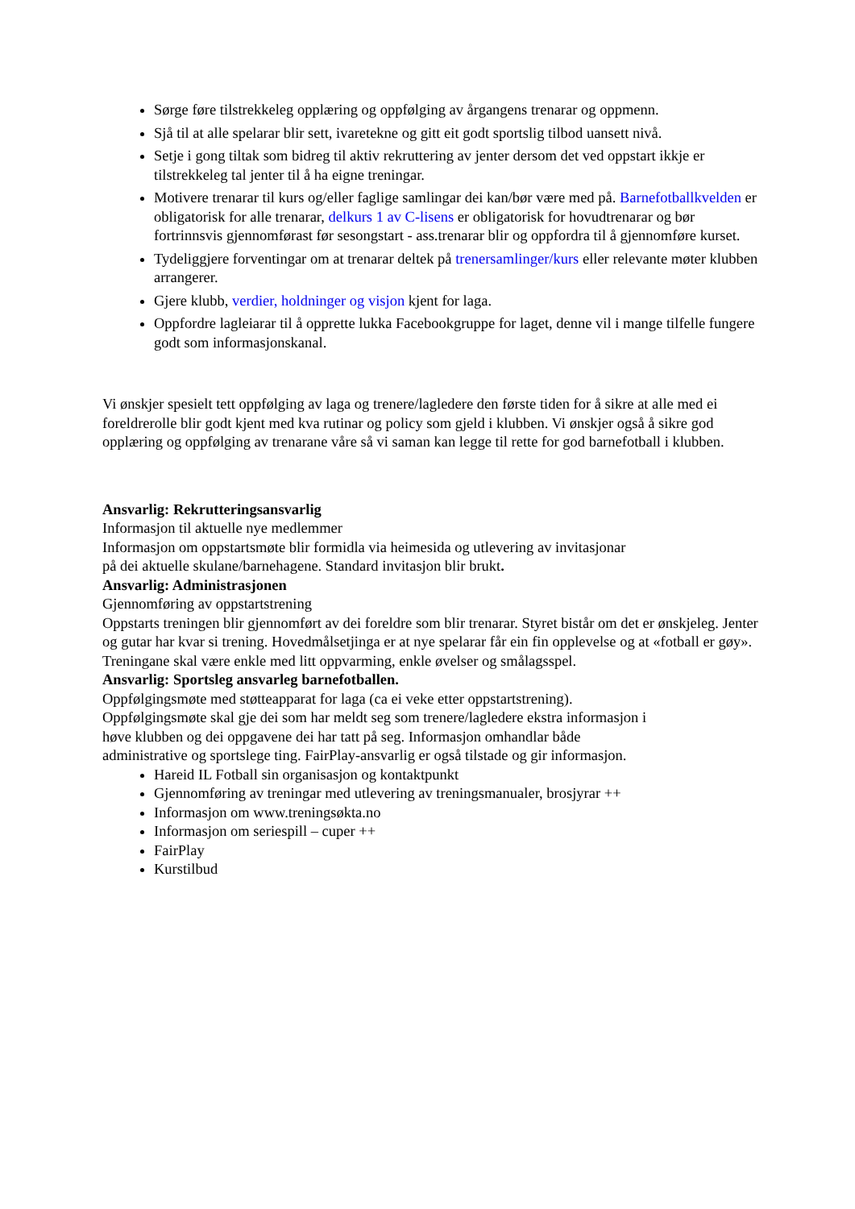Sørge føre tilstrekkeleg opplæring og oppfølging av årgangens trenarar og oppmenn.
Sjå til at alle spelarar blir sett, ivaretekne og gitt eit godt sportslig tilbod uansett nivå.
Setje i gong tiltak som bidreg til aktiv rekruttering av jenter dersom det ved oppstart ikkje er tilstrekkeleg tal jenter til å ha eigne treningar.
Motivere trenarar til kurs og/eller faglige samlingar dei kan/bør være med på. Barnefotballkvelden er obligatorisk for alle trenarar, delkurs 1 av C-lisens er obligatorisk for hovudtrenarar og bør fortrinnsvis gjennomførast før sesongstart - ass.trenarar blir og oppfordra til å gjennomføre kurset.
Tydeliggjere forventingar om at trenarar deltek på trenersamlinger/kurs eller relevante møter klubben arrangerer.
Gjere klubb, verdier, holdninger og visjon kjent for laga.
Oppfordre lagleiarar til å opprette lukka Facebookgruppe for laget, denne vil i mange tilfelle fungere godt som informasjonskanal.
Vi ønskjer spesielt tett oppfølging av laga og trenere/lagledere den første tiden for å sikre at alle med ei foreldrerolle blir godt kjent med kva rutinar og policy som gjeld i klubben. Vi ønskjer også å sikre god opplæring og oppfølging av trenarane våre så vi saman kan legge til rette for god barnefotball i klubben.
Ansvarlig: Rekrutteringsansvarlig
Informasjon til aktuelle nye medlemmer
Informasjon om oppstartsmøte blir formidla via heimesida og utlevering av invitasjonar
på dei aktuelle skulane/barnehagene. Standard invitasjon blir brukt.
Ansvarlig: Administrasjonen
Gjennomføring av oppstartstrening
Oppstarts treningen blir gjennomført av dei foreldre som blir trenarar. Styret bistår om det er ønskjeleg. Jenter og gutar har kvar si trening. Hovedmålsetjinga er at nye spelarar får ein fin opplevelse og at «fotball er gøy». Treningane skal være enkle med litt oppvarming, enkle øvelser og smålagsspel.
Ansvarlig: Sportsleg ansvarleg barnefotballen.
Oppfølgingsmøte med støtteapparat for laga (ca ei veke etter oppstartstrening).
Oppfølgingsmøte skal gje dei som har meldt seg som trenere/lagledere ekstra informasjon i
høve klubben og dei oppgavene dei har tatt på seg. Informasjon omhandlar både
administrative og sportslege ting. FairPlay-ansvarlig er også tilstade og gir informasjon.
Hareid IL Fotball sin organisasjon og kontaktpunkt
Gjennomføring av treningar med utlevering av treningsmanualer, brosjyrar ++
Informasjon om www.treningsøkta.no
Informasjon om seriespill – cuper ++
FairPlay
Kurstilbud